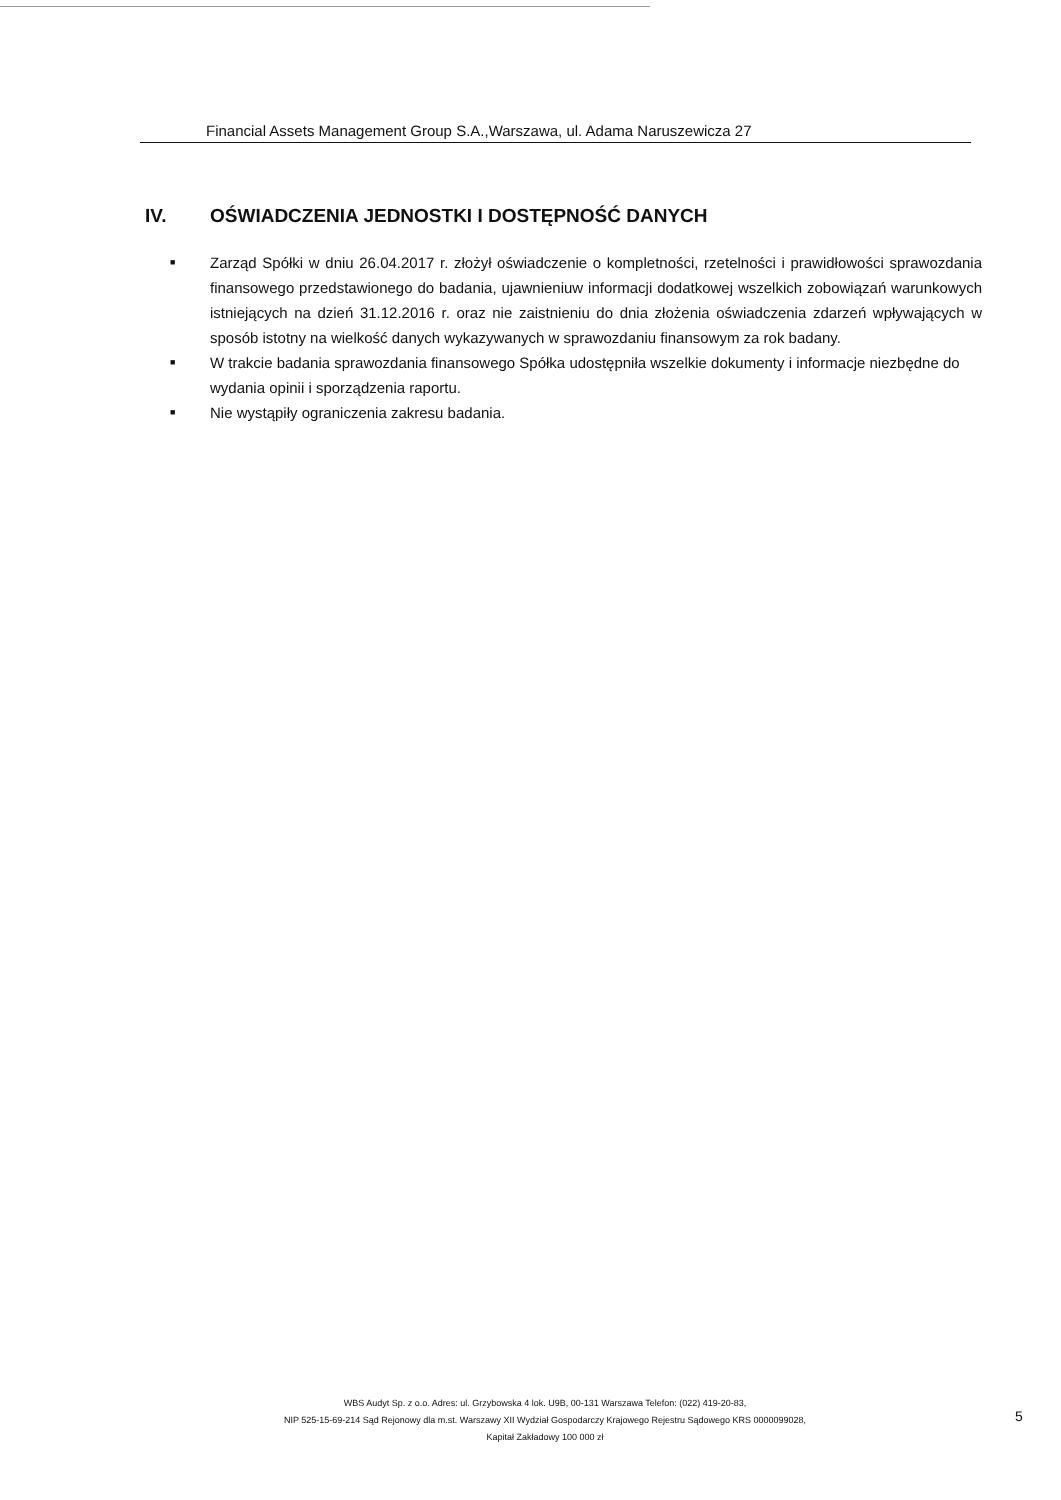Financial Assets Management Group S.A.,Warszawa, ul. Adama Naruszewicza 27
IV. OŚWIADCZENIA JEDNOSTKI I DOSTĘPNOŚĆ DANYCH
■
Zarząd Spółki w dniu 26.04.2017 r. złożył oświadczenie o kompletności, rzetelności i prawidłowości sprawozdania finansowego przedstawionego do badania, ujawnieniuw informacji dodatkowej wszelkich zobowiązań warunkowych istniejących na dzień 31.12.2016 r. oraz nie zaistnieniu do dnia złożenia oświadczenia zdarzeń wpływających w sposób istotny na wielkość danych wykazywanych w sprawozdaniu finansowym za rok badany.
■
W trakcie badania sprawozdania finansowego Spółka udostępniła wszelkie dokumenty i informacje niezbędne do wydania opinii i sporządzenia raportu.
■
Nie wystąpiły ograniczenia zakresu badania.
WBS Audyt Sp. z o.o. Adres: ul. Grzybowska 4 lok. U9B, 00-131 Warszawa Telefon: (022) 419-20-83,
NIP 525-15-69-214 Sąd Rejonowy dla m.st. Warszawy XII Wydział Gospodarczy Krajowego Rejestru Sądowego KRS 0000099028,
Kapitał Zakładowy 100 000 zł
5